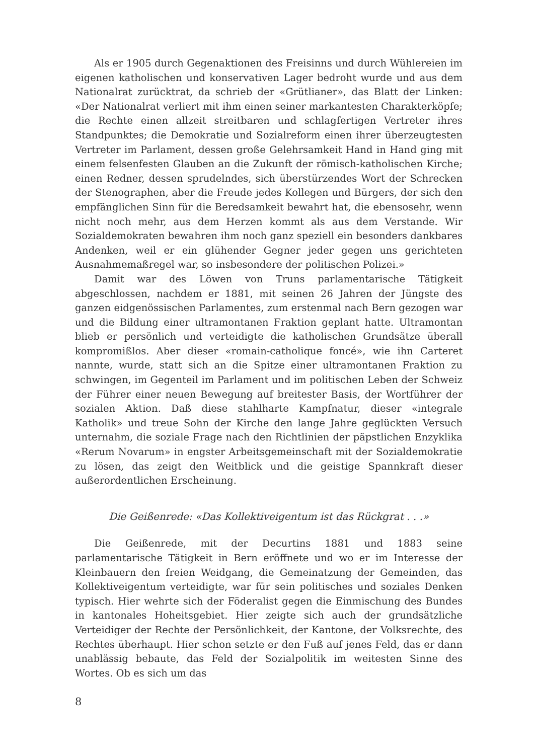Als er 1905 durch Gegenaktionen des Freisinns und durch Wühlereien im eigenen katholischen und konservativen Lager bedroht wurde und aus dem Nationalrat zurücktrat, da schrieb der «Grütlianer», das Blatt der Linken: «Der Nationalrat verliert mit ihm einen seiner markantesten Charakterköpfe; die Rechte einen allzeit streitbaren und schlagfertigen Vertreter ihres Standpunktes; die Demokratie und Sozialreform einen ihrer überzeugtesten Vertreter im Parlament, dessen große Gelehrsamkeit Hand in Hand ging mit einem felsenfesten Glauben an die Zukunft der römisch-katholischen Kirche; einen Redner, dessen sprudelndes, sich überstürzendes Wort der Schrecken der Stenographen, aber die Freude jedes Kollegen und Bürgers, der sich den empfänglichen Sinn für die Beredsamkeit bewahrt hat, die ebensosehr, wenn nicht noch mehr, aus dem Herzen kommt als aus dem Verstande. Wir Sozialdemokraten bewahren ihm noch ganz speziell ein besonders dankbares Andenken, weil er ein glühender Gegner jeder gegen uns gerichteten Ausnahmemaßregel war, so insbesondere der politischen Polizei.»
Damit war des Löwen von Truns parlamentarische Tätigkeit abgeschlossen, nachdem er 1881, mit seinen 26 Jahren der Jüngste des ganzen eidgenössischen Parlamentes, zum erstenmal nach Bern gezogen war und die Bildung einer ultramontanen Fraktion geplant hatte. Ultramontan blieb er persönlich und verteidigte die katholischen Grundsätze überall kompromißlos. Aber dieser «romain-catholique foncé», wie ihn Carteret nannte, wurde, statt sich an die Spitze einer ultramontanen Fraktion zu schwingen, im Gegenteil im Parlament und im politischen Leben der Schweiz der Führer einer neuen Bewegung auf breitester Basis, der Wortführer der sozialen Aktion. Daß diese stahlharte Kampfnatur, dieser «integrale Katholik» und treue Sohn der Kirche den lange Jahre geglückten Versuch unternahm, die soziale Frage nach den Richtlinien der päpstlichen Enzyklika «Rerum Novarum» in engster Arbeitsgemeinschaft mit der Sozialdemokratie zu lösen, das zeigt den Weitblick und die geistige Spannkraft dieser außerordentlichen Erscheinung.
Die Geißenrede: «Das Kollektiveigentum ist das Rückgrat . . .»
Die Geißenrede, mit der Decurtins 1881 und 1883 seine parlamentarische Tätigkeit in Bern eröffnete und wo er im Interesse der Kleinbauern den freien Weidgang, die Gemeinatzung der Gemeinden, das Kollektiveigentum verteidigte, war für sein politisches und soziales Denken typisch. Hier wehrte sich der Föderalist gegen die Einmischung des Bundes in kantonales Hoheitsgebiet. Hier zeigte sich auch der grundsätzliche Verteidiger der Rechte der Persönlichkeit, der Kantone, der Volksrechte, des Rechtes überhaupt. Hier schon setzte er den Fuß auf jenes Feld, das er dann unablässig bebaute, das Feld der Sozialpolitik im weitesten Sinne des Wortes. Ob es sich um das
8